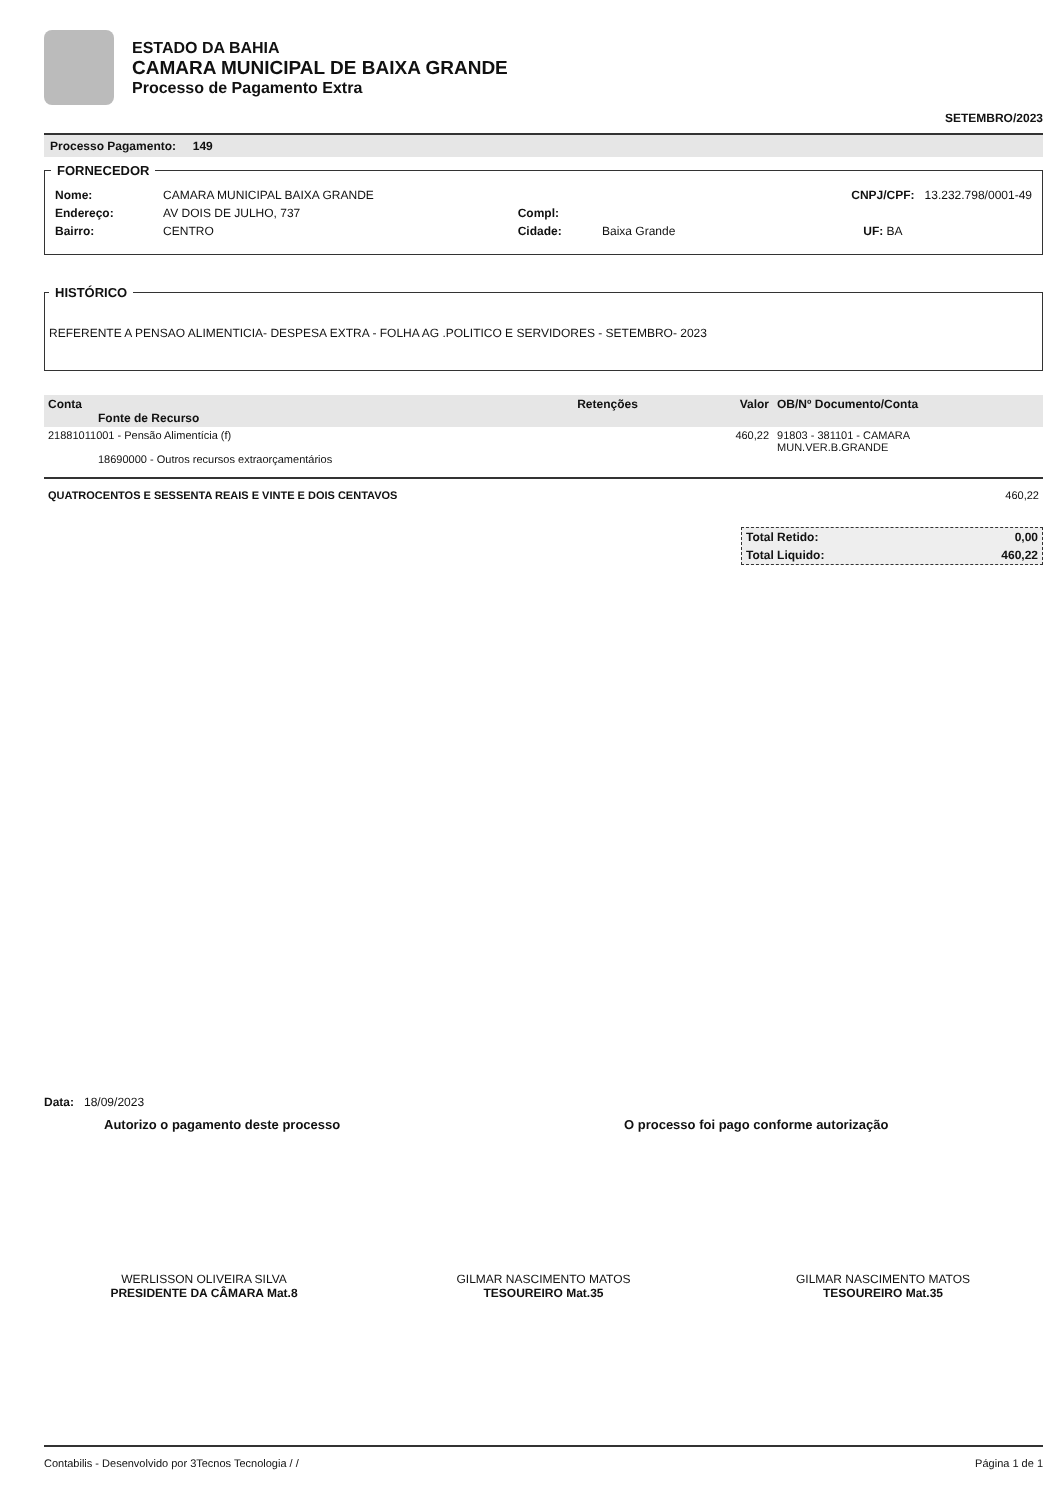ESTADO DA BAHIA
CAMARA MUNICIPAL DE BAIXA GRANDE
Processo de Pagamento Extra
SETEMBRO/2023
Processo Pagamento: 149
FORNECEDOR
| Nome: | CAMARA MUNICIPAL BAIXA GRANDE | | | CNPJ/CPF: 13.232.798/0001-49 |
| Endereço: | AV DOIS DE JULHO, 737 | Compl: | | |
| Bairro: | CENTRO | Cidade: | Baixa Grande | UF: BA |
HISTÓRICO REFERENTE A PENSAO ALIMENTICIA- DESPESA EXTRA - FOLHA AG .POLITICO E SERVIDORES - SETEMBRO- 2023
| Conta Fonte de Recurso | Retenções | Valor | OB/Nº Documento/Conta |
| --- | --- | --- | --- |
| 21881011001 - Pensão Alimentícia (f) 18690000 - Outros recursos extraorçamentários | | 460,22 | 91803 - 381101 - CAMARA MUN.VER.B.GRANDE |
QUATROCENTOS E SESSENTA REAIS E VINTE E DOIS CENTAVOS 460,22
| Total Retido: | 0,00 |
| Total Liquido: | 460,22 |
Data: 18/09/2023
Autorizo o pagamento deste processo O processo foi pago conforme autorização
WERLISSON OLIVEIRA SILVA
PRESIDENTE DA CÂMARA Mat.8
GILMAR NASCIMENTO MATOS
TESOUREIRO Mat.35
GILMAR NASCIMENTO MATOS
TESOUREIRO Mat.35
Contabilis - Desenvolvido por 3Tecnos Tecnologia / / Página 1 de 1